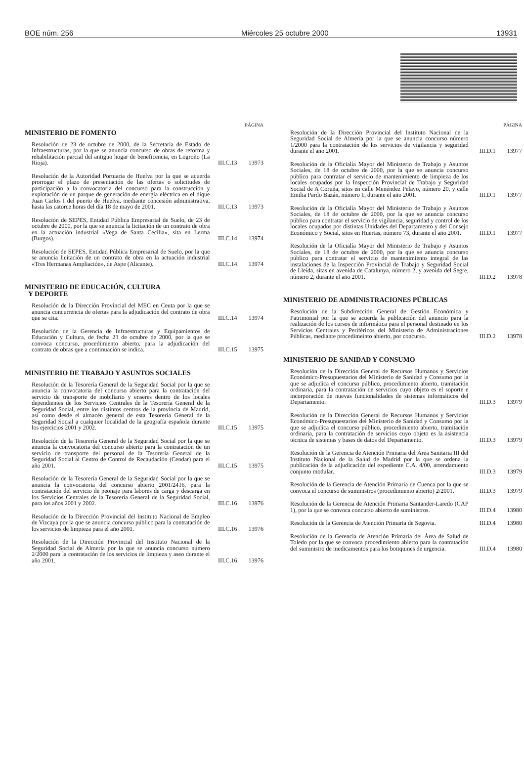BOE núm. 256 Miércoles 25 octubre 2000 13931
PÁGINA
MINISTERIO DE FOMENTO
Resolución de 23 de octubre de 2000, de la Secretaría de Estado de Infraestructuras, por la que se anuncia concurso de obras de reforma y rehabilitación parcial del antiguo hogar de beneficencia, en Logroño (La Rioja).
III.C.13 13973
Resolución de la Autoridad Portuaria de Huelva por la que se acuerda prorrogar el plazo de presentación de las ofertas o solicitudes de participación a la convocatoria del concurso para la construcción y explotación de un parque de generación de energía eléctrica en el dique Juan Carlos I del puerto de Huelva, mediante concesión administrativa, hasta las catorce horas del día 18 de mayo de 2001.
III.C.13 13973
Resolución de SEPES, Entidad Pública Empresarial de Suelo, de 23 de octubre de 2000, por la que se anuncia la licitación de un contrato de obra en la actuación industrial «Vega de Santa Cecilia», sita en Lerma (Burgos).
III.C.14 13974
Resolución de SEPES, Entidad Pública Empresarial de Suelo, por la que se anuncia licitación de un contrato de obra en la actuación industrial «Tres Hermanas Ampliación», de Aspe (Alicante).
III.C.14 13974
MINISTERIO DE EDUCACIÓN, CULTURA
Y DEPORTE
Resolución de la Dirección Provincial del MEC en Ceuta por la que se anuncia concurrencia de ofertas para la adjudicación del contrato de obra que se cita.
III.C.14 13974
Resolución de la Gerencia de Infraestructuras y Equipamientos de Educación y Cultura, de fecha 23 de octubre de 2000, por la que se convoca concurso, procedimiento abierto, para la adjudicación del contrato de obras que a continuación se indica.
III.C.15 13975
MINISTERIO DE TRABAJO Y ASUNTOS SOCIALES
Resolución de la Tesorería General de la Seguridad Social por la que se anuncia la convocatoria del concurso abierto para la contratación del servicio de transporte de mobiliario y enseres dentro de los locales dependientes de los Servicios Centrales de la Tesorería General de la Seguridad Social, entre los distintos centros de la provincia de Madrid, así como desde el almacén general de esta Tesorería General de la Seguridad Social a cualquier localidad de la geografía española durante los ejercicios 2001 y 2002.
III.C.15 13975
Resolución de la Tesorería General de la Seguridad Social por la que se anuncia la convocatoria del concurso abierto para la contratación de un servicio de transporte del personal de la Tesorería General de la Seguridad Social al Centro de Control de Recaudación (Cendar) para el año 2001.
III.C.15 13975
Resolución de la Tesorería General de la Seguridad Social por la que se anuncia la convocatoria del concurso abierto 2001/2416, para la contratación del servicio de peonaje para labores de carga y descarga en los Servicios Centrales de la Tesorería General de la Seguridad Social, para los años 2001 y 2002.
III.C.16 13976
Resolución de la Dirección Provincial del Instituto Nacional de Empleo de Vizcaya por la que se anuncia concurso público para la contratación de los servicios de limpieza para el año 2001.
III.C.16 13976
Resolución de la Dirección Provincial del Instituto Nacional de la Seguridad Social de Almería por la que se anuncia concurso número 2/2000 para la contratación de los servicios de limpieza y aseo durante el año 2001.
III.C.16 13976
PÁGINA
Resolución de la Dirección Provincial del Instituto Nacional de la Seguridad Social de Almería por la que se anuncia concurso número 1/2000 para la contratación de los servicios de vigilancia y seguridad durante el año 2001.
III.D.1 13977
Resolución de la Oficialía Mayor del Ministerio de Trabajo y Asuntos Sociales, de 18 de octubre de 2000, por la que se anuncia concurso público para contratar el servicio de mantenimiento de limpieza de los locales ocupados por la Inspección Provincial de Trabajo y Seguridad Social de A Coruña, sitos en calle Menéndez Pelayo, número 20, y calle Emilia Pardo Bazán, número 1, durante el año 2001.
III.D.1 13977
Resolución de la Oficialía Mayor del Ministerio de Trabajo y Asuntos Sociales, de 18 de octubre de 2000, por la que se anuncia concurso público para contratar el servicio de vigilancia, seguridad y control de los locales ocupados por distintas Unidades del Departamento y del Consejo Económico y Social, sitos en Huertas, número 73, durante el año 2001.
III.D.1 13977
Resolución de la Oficialía Mayor del Ministerio de Trabajo y Asuntos Sociales, de 18 de octubre de 2000, por la que se anuncia concurso público para contratar el servicio de mantenimiento integral de las instalaciones de la Inspección Provincial de Trabajo y Seguridad Social de Lleida, sitas en avenida de Catalunya, número 2, y avenida del Segre, número 2, durante el año 2001.
III.D.2 13978
MINISTERIO DE ADMINISTRACIONES PÚBLICAS
Resolución de la Subdirección General de Gestión Económica y Patrimonial por la que se acuerda la publicación del anuncio para la realización de los cursos de informática para el personal destinado en los Servicios Centrales y Periféricos del Ministerio de Administraciones Públicas, mediante procedimeinto abierto, por concurso.
III.D.2 13978
MINISTERIO DE SANIDAD Y CONSUMO
Resolución de la Dirección General de Recursos Humanos y Servicios Económico-Presupuestarios del Ministerio de Sanidad y Consumo por la que se adjudica el concurso público, procedimiento abierto, tramitación ordinaria, para la contratación de servicios cuyo objeto es el soporte e incorporación de nuevas funcionalidades de sistemas informáticos del Departamento.
III.D.3 13979
Resolución de la Dirección General de Recursos Humanos y Servicios Económico-Presupuestarios del Ministerio de Sanidad y Consumo por la que se adjudica el concurso público, procedimiento abierto, tramitación ordinaria, para la contratación de servicios cuyo objeto es la asistencia técnica de sistemas y bases de datos del Departamento.
III.D.3 13979
Resolución de la Gerencia de Atención Primaria del Área Sanitaria III del Instituto Nacional de la Salud de Madrid por la que se ordena la publicación de la adjudicación del expediente C.A. 4/00, arrendamiento conjunto modular.
III.D.3 13979
Resolución de la Gerencia de Atención Primaria de Cuenca por la que se convoca el concurso de suministros (procedimiento abierto) 2/2001.
III.D.3 13979
Resolución de la Gerencia de Atención Primaria Santander-Laredo (CAP 1), por la que se convoca concurso abierto de suministros.
III.D.4 13980
Resolución de la Gerencia de Atención Primaria de Segovia.
III.D.4 13980
Resolución de la Gerencia de Atención Primaria del Área de Salud de Toledo por la que se convoca procedimiento abierto para la contratación del suministro de medicamentos para los botiquines de urgencia.
III.D.4 13980